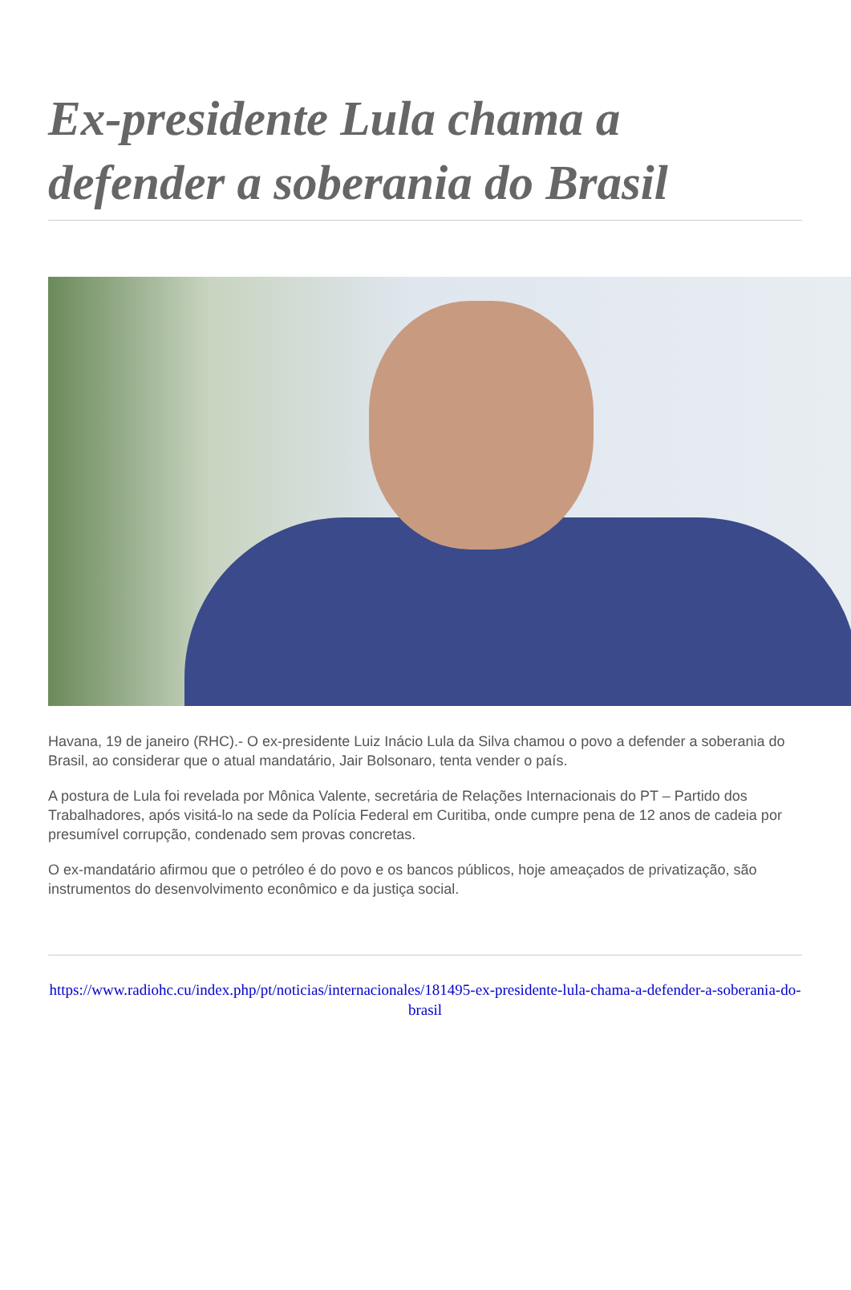Ex-presidente Lula chama a defender a soberania do Brasil
Havana, 19 de janeiro (RHC).- O ex-presidente Luiz Inácio Lula da Silva chamou o povo a defender a soberania do Brasil, ao considerar que o atual mandatário, Jair Bolsonaro, tenta vender o país.
A postura de Lula foi revelada por Mônica Valente, secretária de Relações Internacionais do PT – Partido dos Trabalhadores, após visitá-lo na sede da Polícia Federal em Curitiba, onde cumpre pena de 12 anos de cadeia por presumível corrupção, condenado sem provas concretas.
O ex-mandatário afirmou que o petróleo é do povo e os bancos públicos, hoje ameaçados de privatização, são instrumentos do desenvolvimento econômico e da justiça social.
https://www.radiohc.cu/index.php/pt/noticias/internacionales/181495-ex-presidente-lula-chama-a-defender-a-soberania-do-brasil